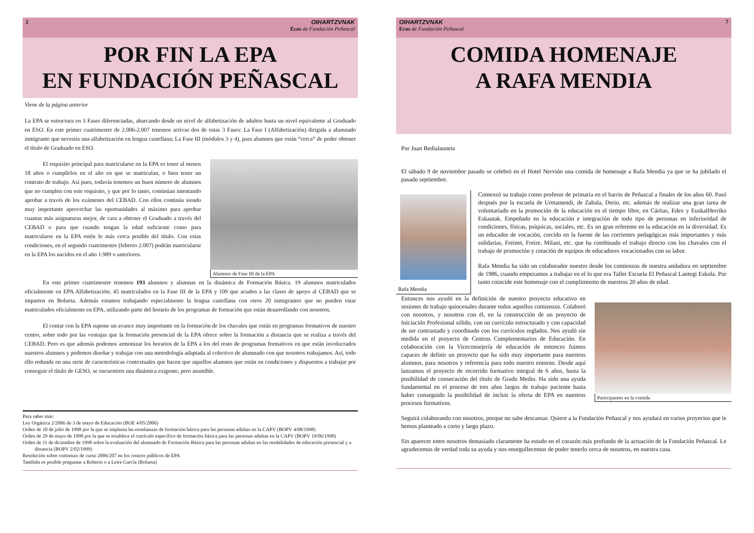2 OIHARTZVNAK
Ecos de Fundación Peñascal
POR FIN LA EPA
EN FUNDACIÓN PEÑASCAL
Viene de la página anterior
La EPA se estructura en 3 Fases diferenciadas, abarcando desde un nivel de alfabetización de adultos hasta un nivel equivalente al Graduado en ESO. En este primer cuatrimestre de 2.006-2.007 tenemos activas dos de estas 3 Fases: La Fase I (Alfabetización) dirigida a alumnado inmigrante que necesita una alfabetización en lengua castellana; La Fase III (módulos 3 y 4), para alumnos que están “cerca“ de poder obtener el título de Graduado en ESO.
Alumnos de Fase III de la EPA
El requisito principal para matricularse en la EPA es tener al menos 18 años o cumplirlos en el año en que se matriculan, o bien tener un contrato de trabajo. Así pues, todavía tenemos un buen número de alumnos que no cumplen con este requisito, y que por lo tanto, continúan intentando aprobar a través de los exámenes del CEBAD. Con ellos continúa siendo muy importante aprovechar las oportunidades al máximo para aprobar cuantas más asignaturas mejor, de cara a obtener el Graduado a través del CEBAD o para que cuando tengan la edad suficiente como para matricularse en la EPA estén lo más cerca posible del título. Con estas condiciones, en el segundo cuatrimestre (febrero 2.007) podrán matricularse en la EPA los nacidos en el año 1.989 o anteriores.
En este primer cuatrimestre tenemos 193 alumnos y alumnas en la dinámica de Formación Básica. 19 alumnos matriculados oficialmente en EPA Alfabetización; 45 matriculados en la Fase III de la EPA y 109 que acuden a las clases de apoyo al CEBAD que se imparten en Bolueta. Además estamos trabajando especialmente la lengua castellana con otros 20 inmigrantes que no pueden estar matriculados oficialmente en EPA, utilizando parte del horario de los programas de formación que están desarrollando con nosotros.
El contar con la EPA supone un avance muy importante en la formación de los chavales que están en programas formativos de nuestro centro, sobre todo por las ventajas que la formación presencial de la EPA ofrece sobre la formación a distancia que se realiza a través del CEBAD. Pero es que además podemos armonizar los horarios de la EPA a los del resto de programas formativos en que están involucrados nuestros alumnos y podemos diseñar y trabajar con una metodología adaptada al colectivo de alumnado con que nosotros trabajamos. Así, todo ello redunda en una serie de características contextuales que hacen que aquellos alumnos que están en condiciones y dispuestos a trabajar por conseguir el título de GESO, se encuentren una dinámica exigente, pero asumible.
Para saber más:
Ley Orgánica 2/2006 de 3 de mayo de Educación (BOE 4/05/2006)
Orden de 10 de julio de 1998 por la que se implanta las enseñanzas de formación básica para las personas adultas en la CAPV (BOPV 4/08/1998)
Orden de 29 de mayo de 1998 por la que se establece el currículo específico de formación básica para las personas adultas en la CAPV (BOPV 19/06/1998)
Orden de 11 de diciembre de 1998 sobre la evaluación del alumnado de Formación Básica para las personas adultas en las modalidades de educación presencial y a distancia (BOPV 2/02/1999)
Resolución sobre comienzo de curso 2006/207 en los centros públicos de EPA
También es posible preguntar a Roberto o a Leire García (Bolueta)
OIHARTZVNAK
Ecos de Fundación Peñascal
7
COMIDA HOMENAJE
A RAFA MENDIA
Por Juan Bedialauneta
El sábado 9 de noviembre pasado se celebró en el Hotel Nervión una comida de homenaje a Rafa Mendia ya que se ha jubilado el pasado septiembre.
Rafa Mendia
Comenzó su trabajo como profesor de primaria en el barrio de Peñascal a finales de los años 60. Pasó después por la escuela de Uretamendi, de Zabala, Derio, etc. además de realizar una gran tarea de voluntariado en la promoción de la educación en el tiempo libre, en Cáritas, Edex y EuskalHerriko Eskautak. Empeñado en la educación e integración de todo tipo de personas en inferioridad de condiciones, físicas, psíquicas, sociales, etc. Es un gran referente en la educación en la diversidad. Es un educador de vocación, crecido en la fuente de las corrientes pedagógicas más importantes y más solidarias, Freinet, Freire, Milani, etc. que ha combinado el trabajo directo con los chavales con el trabajo de promoción y creación de equipos de educadores vocacionados con su labor.
Rafa Mendia ha sido un colaborador nuestro desde los comienzos de nuestra andadura en septiembre de 1986, cuando empezamos a trabajar en el lo que era Taller Escuela El Peñascal Lantegi Eskola. Por tanto coincide este homenaje con el cumplimiento de nuestros 20 años de edad.
Participantes en la comida
Entonces nos ayudó en la definición de nuestro proyecto educativo en sesiones de trabajo quincenales durante todos aquellos comienzos. Colaboró con nosotros, y nosotros con él, en la construcción de un proyecto de Iniciación Profesional sólido, con un currículo estructurado y con capacidad de ser contrastado y coordinado con los currículos reglados. Nos ayudó sin medida en el proyecto de Centros Complementarios de Educación. En colaboración con la Viceconsejería de educación de entonces fuimos capaces de definir un proyecto que ha sido muy importante para nuestros alumnos, para nosotros y referencia para todo nuestro entorno. Desde aquí lanzamos el proyecto de recorrido formativo integral de 6 años, hasta la posibilidad de consecución del título de Grado Medio. Ha sido una ayuda fundamental en el proceso de tres años largos de trabajo paciente hasta haber conseguido la posibilidad de incluir la oferta de EPA en nuestros procesos formativos.
Seguirá colaborando con nosotros, porque no sabe descansar. Quiere a la Fundación Peñascal y nos ayudará en varios proyectos que le hemos planteado a corto y largo plazo.
Sin aparecer entre nosotros demasiado claramente ha estado en el corazón más profundo de la actuación de la Fundación Peñascal. Le agradecemos de verdad toda su ayuda y nos enorgullecemos de poder tenerlo cerca de nosotros, en nuestra casa.